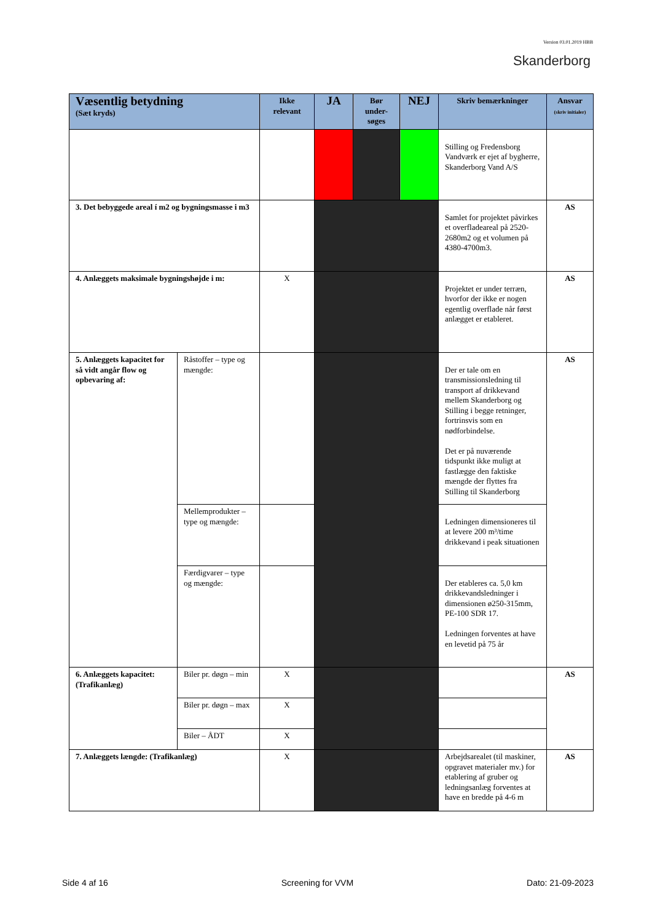Version 03.01.2019 HBB
Skanderborg
| Væsentlig betydning (Sæt kryds) | | Ikke relevant | JA | Bør under-søges | NEJ | Skriv bemærkninger | Ansvar (skriv initialer) |
| --- | --- | --- | --- | --- | --- | --- | --- |
| | | | | | | Stilling og Fredensborg Vandværk er ejet af bygherre, Skanderborg Vand A/S | |
| 3. Det bebyggede areal í m2 og bygningsmasse i m3 | | | | | | Samlet for projektet påvirkes et overfladeareal på 2520-2680m2 og et volumen på 4380-4700m3. | AS |
| 4. Anlæggets maksimale bygningshøjde i m: | | X | | | | Projektet er under terræn, hvorfor der ikke er nogen egentlig overflade når først anlægget er etableret. | AS |
| 5. Anlæggets kapacitet for så vidt angår flow og opbevaring af: | Råstoffer – type og mængde: | | | | | Der er tale om en transmissionsledning til transport af drikkevand mellem Skanderborg og Stilling i begge retninger, fortrinsvis som en nødforbindelse. Det er på nuværende tidspunkt ikke muligt at fastlægge den faktiske mængde der flyttes fra Stilling til Skanderborg | AS |
| | Mellemprodukter – type og mængde: | | | | | Ledningen dimensioneres til at levere 200 m³/time drikkevand i peak situationen | |
| | Færdigvarer – type og mængde: | | | | | Der etableres ca. 5,0 km drikkevandsledninger i dimensionen ø250-315mm, PE-100 SDR 17. Ledningen forventes at have en levetid på 75 år | |
| 6. Anlæggets kapacitet: (Trafikanlæg) | Biler pr. døgn – min | X | | | | | AS |
| | Biler pr. døgn – max | X | | | | | |
| | Biler – ÅDT | X | | | | | |
| 7. Anlæggets længde: (Trafikanlæg) | | X | | | | Arbejdsarealet (til maskiner, opgravet materialer mv.) for etablering af gruber og ledningsanlæg forventes at have en bredde på 4-6 m | AS |
Side 4 af 16 Screening for VVM Dato: 21-09-2023